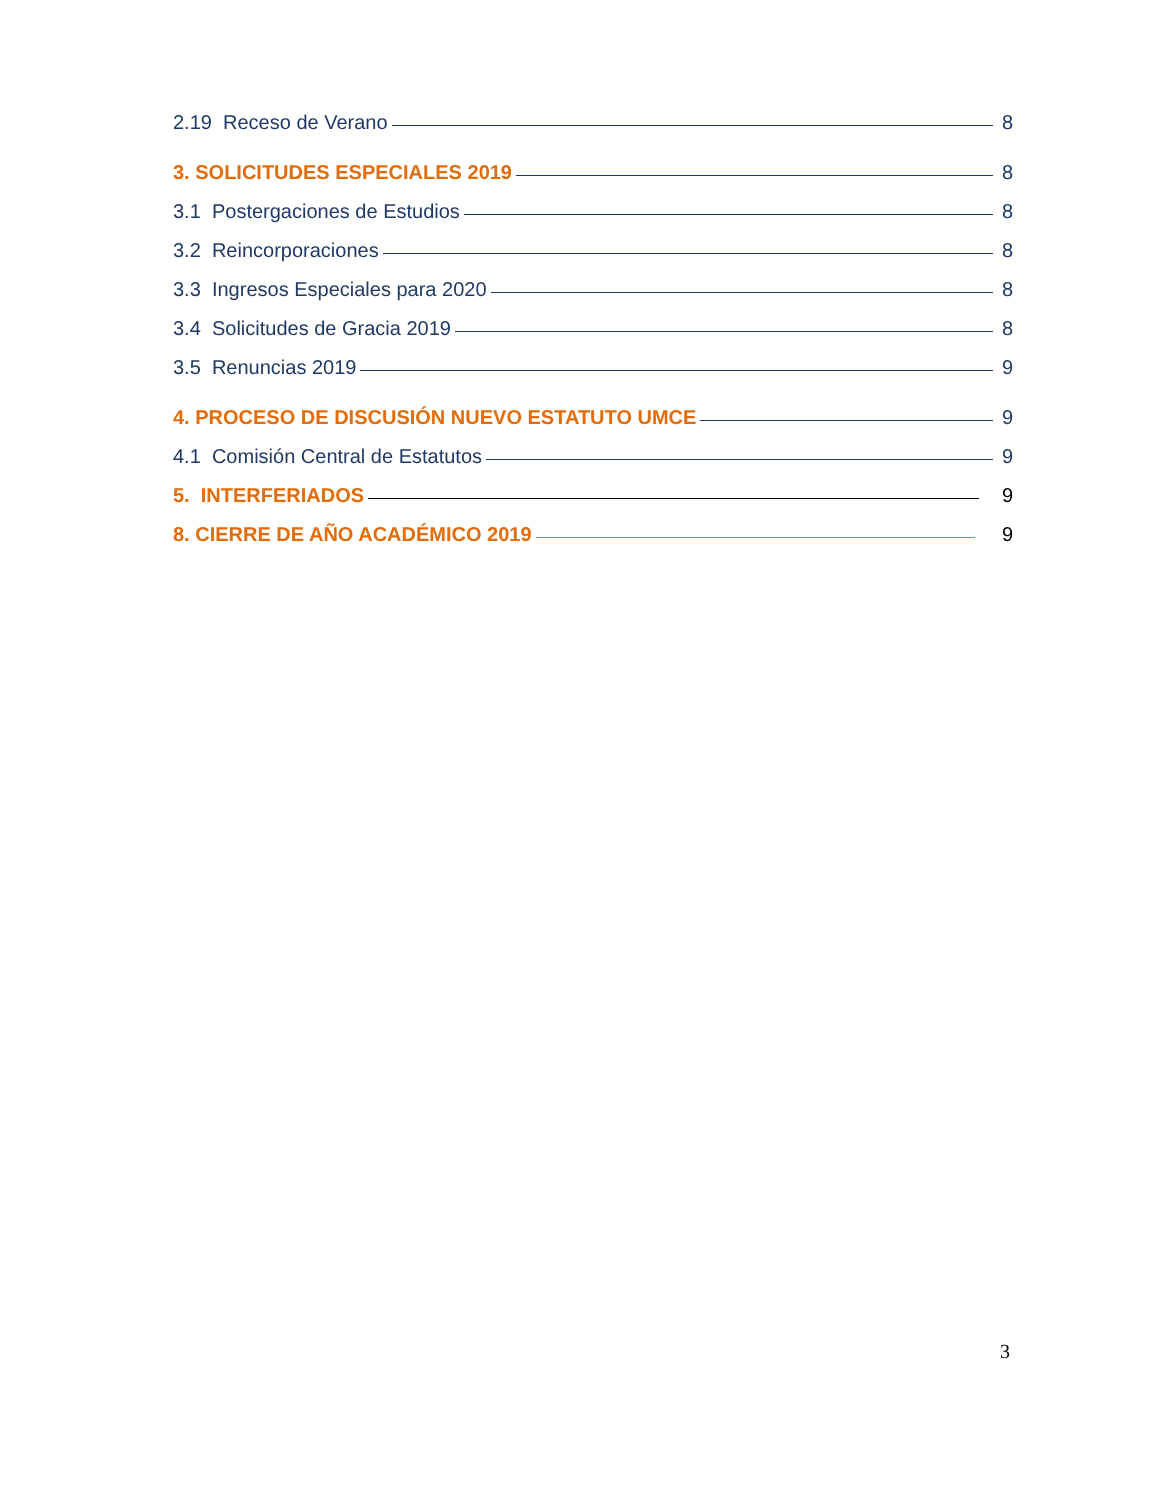2.19 Receso de Verano 8
3. SOLICITUDES ESPECIALES 2019 8
3.1 Postergaciones de Estudios 8
3.2 Reincorporaciones 8
3.3 Ingresos Especiales para 2020 8
3.4 Solicitudes de Gracia 2019 8
3.5 Renuncias 2019 9
4. PROCESO DE DISCUSIÓN NUEVO ESTATUTO UMCE 9
4.1 Comisión Central de Estatutos 9
5. INTERFERIADOS 9
8. CIERRE DE AÑO ACADÉMICO 2019 9
3